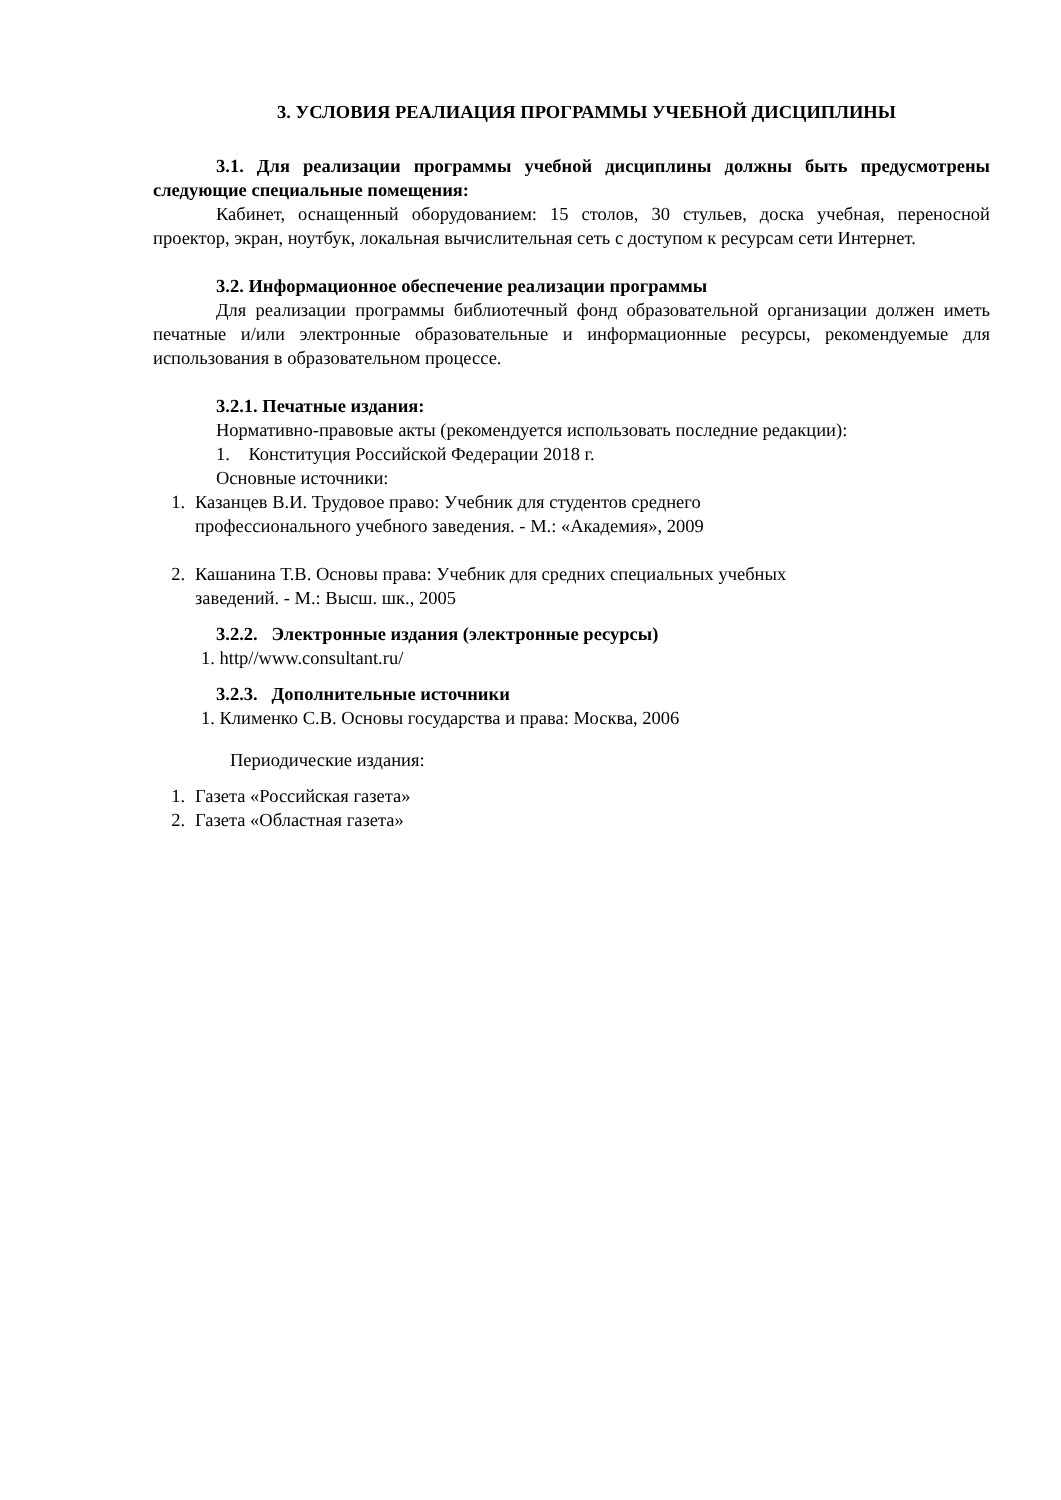3. УСЛОВИЯ РЕАЛИАЦИЯ ПРОГРАММЫ УЧЕБНОЙ ДИСЦИПЛИНЫ
3.1. Для реализации программы учебной дисциплины должны быть предусмотрены следующие специальные помещения:
Кабинет, оснащенный оборудованием: 15 столов, 30 стульев, доска учебная, переносной проектор, экран, ноутбук, локальная вычислительная сеть с доступом к ресурсам сети Интернет.
3.2. Информационное обеспечение реализации программы
Для реализации программы библиотечный фонд образовательной организации должен иметь печатные и/или электронные образовательные и информационные ресурсы, рекомендуемые для использования в образовательном процессе.
3.2.1. Печатные издания:
Нормативно-правовые акты (рекомендуется использовать последние редакции):
1. Конституция Российской Федерации 2018 г.
Основные источники:
1. Казанцев В.И. Трудовое право: Учебник для студентов среднего
профессионального учебного заведения. - М.: «Академия», 2009
2. Кашанина Т.В. Основы права: Учебник для средних специальных учебных
заведений. - М.: Высш. шк., 2005
3.2.2. Электронные издания (электронные ресурсы)
1. http//www.consultant.ru/
3.2.3. Дополнительные источники
1. Клименко С.В. Основы государства и права: Москва, 2006
Периодические издания:
1. Газета «Российская газета»
2. Газета «Областная газета»